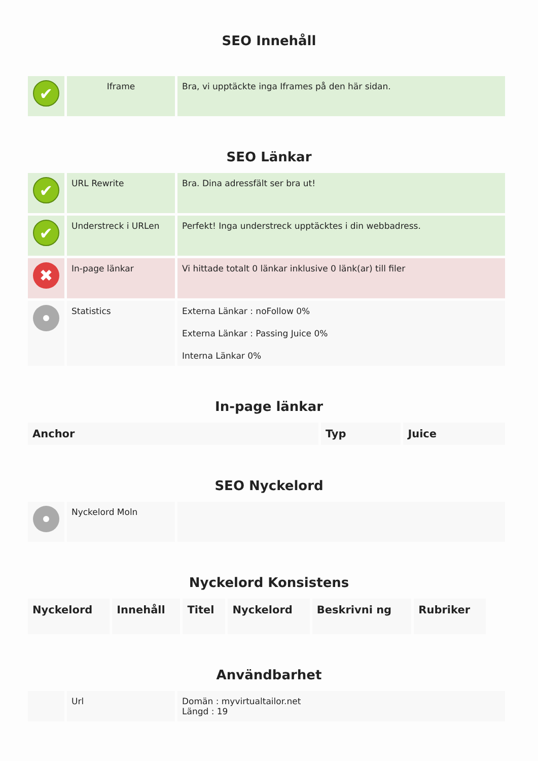SEO Innehåll
| ✔ | Iframe | Bra, vi upptäckte inga Iframes på den här sidan. |
SEO Länkar
| ✔ | URL Rewrite | Bra. Dina adressfält ser bra ut! |
| ✔ | Understreck i URLen | Perfekt! Inga understreck upptäcktes i din webbadress. |
| ✖ | In-page länkar | Vi hittade totalt 0 länkar inklusive 0 länk(ar) till filer |
| | Statistics | Externa Länkar : noFollow 0% Externa Länkar : Passing Juice 0% Interna Länkar 0% |
In-page länkar
| Anchor | Typ | Juice |
| --- | --- | --- |
SEO Nyckelord
| | Nyckelord Moln | |
Nyckelord Konsistens
| Nyckelord | Innehåll | Titel | Nyckelord | Beskrivni ng | Rubriker |
| --- | --- | --- | --- | --- | --- |
Användbarhet
| | Url | Domän : myvirtualtailor.net Längd : 19 |